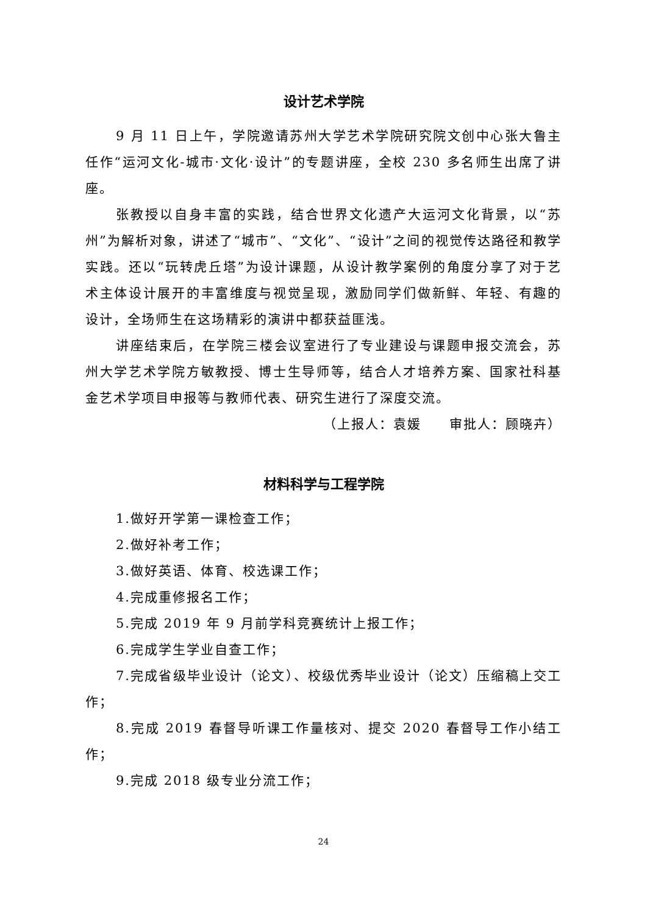设计艺术学院
9 月 11 日上午，学院邀请苏州大学艺术学院研究院文创中心张大鲁主任作“运河文化-城市·文化·设计”的专题讲座，全校 230 多名师生出席了讲座。
张教授以自身丰富的实践，结合世界文化遗产大运河文化背景，以“苏州”为解析对象，讲述了“城市”、“文化”、“设计”之间的视觉传达路径和教学实践。还以“玩转虎丘塔”为设计课题，从设计教学案例的角度分享了对于艺术主体设计展开的丰富维度与视觉呈现，激励同学们做新鲜、年轻、有趣的设计，全场师生在这场精彩的演讲中都获益匪浅。
讲座结束后，在学院三楼会议室进行了专业建设与课题申报交流会，苏州大学艺术学院方敏教授、博士生导师等，结合人才培养方案、国家社科基金艺术学项目申报等与教师代表、研究生进行了深度交流。
（上报人：袁媛　　审批人：顾晓卉）
材料科学与工程学院
1.做好开学第一课检查工作；
2.做好补考工作；
3.做好英语、体育、校选课工作；
4.完成重修报名工作；
5.完成 2019 年 9 月前学科竞赛统计上报工作；
6.完成学生学业自查工作；
7.完成省级毕业设计（论文）、校级优秀毕业设计（论文）压缩稿上交工作；
8.完成 2019 春督导听课工作量核对、提交 2020 春督导工作小结工作；
9.完成 2018 级专业分流工作；
24